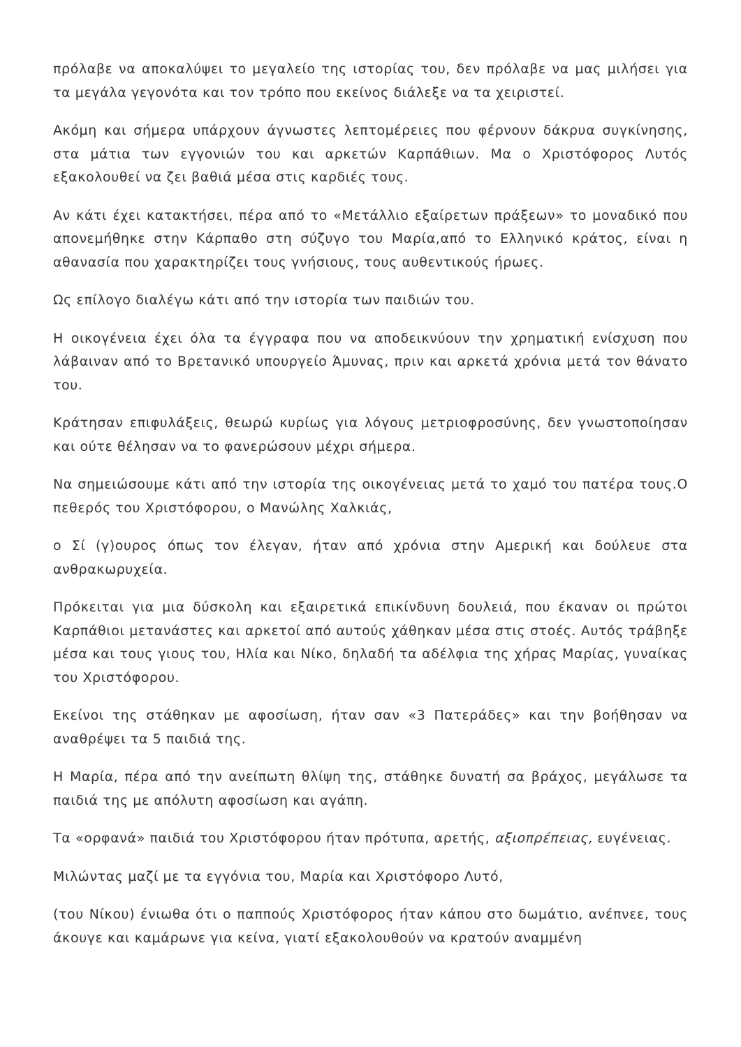πρόλαβε να αποκαλύψει το μεγαλείο της ιστορίας του, δεν πρόλαβε να μας μιλήσει για τα μεγάλα γεγονότα και τον τρόπο που εκείνος διάλεξε να τα χειριστεί.
Ακόμη και σήμερα υπάρχουν άγνωστες λεπτομέρειες που φέρνουν δάκρυα συγκίνησης, στα μάτια των εγγονιών του και αρκετών Καρπάθιων. Μα ο Χριστόφορος Λυτός εξακολουθεί να ζει βαθιά μέσα στις καρδιές τους.
Αν κάτι έχει κατακτήσει, πέρα από το «Μετάλλιο εξαίρετων πράξεων» το μοναδικό που απονεμήθηκε στην Κάρπαθο στη σύζυγο του Μαρία,από το Ελληνικό κράτος, είναι η αθανασία που χαρακτηρίζει τους γνήσιους, τους αυθεντικούς ήρωες.
Ως επίλογο διαλέγω κάτι από την ιστορία των παιδιών του.
Η οικογένεια έχει όλα τα έγγραφα που να αποδεικνύουν την χρηματική ενίσχυση που λάβαιναν από το Βρετανικό υπουργείο Άμυνας, πριν και αρκετά χρόνια μετά τον θάνατο του.
Κράτησαν επιφυλάξεις, θεωρώ κυρίως για λόγους μετριοφροσύνης, δεν γνωστοποίησαν και ούτε θέλησαν να το φανερώσουν μέχρι σήμερα.
Να σημειώσουμε κάτι από την ιστορία της οικογένειας μετά το χαμό του πατέρα τους.Ο πεθερός του Χριστόφορου, ο Μανώλης Χαλκιάς,
ο Σί (γ)ουρος όπως τον έλεγαν, ήταν από χρόνια στην Αμερική και δούλευε στα ανθρακωρυχεία.
Πρόκειται για μια δύσκολη και εξαιρετικά επικίνδυνη δουλειά, που έκαναν οι πρώτοι Καρπάθιοι μετανάστες και αρκετοί από αυτούς χάθηκαν μέσα στις στοές. Αυτός τράβηξε μέσα και τους γιους του, Ηλία και Νίκο, δηλαδή τα αδέλφια της χήρας Μαρίας, γυναίκας του Χριστόφορου.
Εκείνοι της στάθηκαν με αφοσίωση, ήταν σαν «3 Πατεράδες» και την βοήθησαν να αναθρέψει τα 5 παιδιά της.
Η Μαρία, πέρα από την ανείπωτη θλίψη της, στάθηκε δυνατή σα βράχος, μεγάλωσε τα παιδιά της με απόλυτη αφοσίωση και αγάπη.
Τα «ορφανά» παιδιά του Χριστόφορου ήταν πρότυπα, αρετής, αξιοπρέπειας, ευγένειας.
Μιλώντας μαζί με τα εγγόνια του, Μαρία και Χριστόφορο Λυτό,
(του Νίκου) ένιωθα ότι ο παππούς Χριστόφορος ήταν κάπου στο δωμάτιο, ανέπνεε, τους άκουγε και καμάρωνε για κείνα, γιατί εξακολουθούν να κρατούν αναμμένη